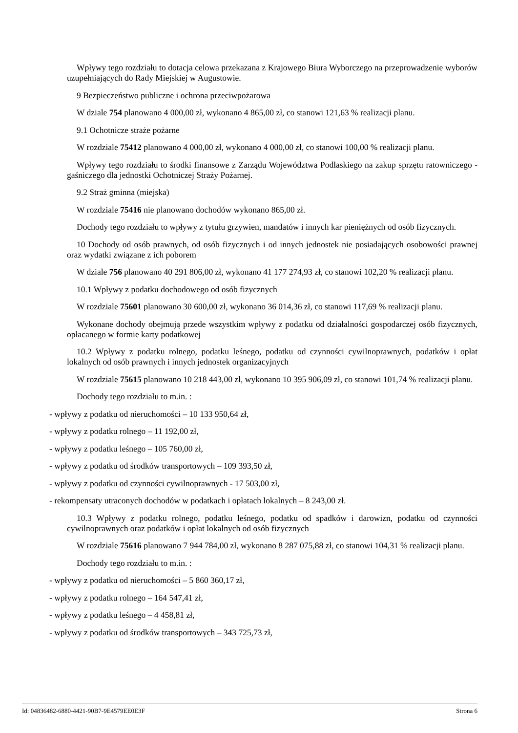Wpływy tego rozdziału to dotacja celowa przekazana z Krajowego Biura Wyborczego na przeprowadzenie wyborów uzupełniających do Rady Miejskiej w Augustowie.
9 Bezpieczeństwo publiczne i ochrona przeciwpożarowa
W dziale 754 planowano 4 000,00 zł, wykonano 4 865,00 zł, co stanowi 121,63 % realizacji planu.
9.1 Ochotnicze straże pożarne
W rozdziale 75412 planowano 4 000,00 zł, wykonano 4 000,00 zł, co stanowi 100,00 % realizacji planu.
Wpływy tego rozdziału to środki finansowe z Zarządu Województwa Podlaskiego na zakup sprzętu ratowniczego - gaśniczego dla jednostki Ochotniczej Straży Pożarnej.
9.2 Straż gminna (miejska)
W rozdziale 75416 nie planowano dochodów wykonano 865,00 zł.
Dochody tego rozdziału to wpływy z tytułu grzywien, mandatów i innych kar pieniężnych od osób fizycznych.
10 Dochody od osób prawnych, od osób fizycznych i od innych jednostek nie posiadających osobowości prawnej oraz wydatki związane z ich poborem
W dziale 756 planowano 40 291 806,00 zł, wykonano 41 177 274,93 zł, co stanowi 102,20 % realizacji planu.
10.1 Wpływy z podatku dochodowego od osób fizycznych
W rozdziale 75601 planowano 30 600,00 zł, wykonano 36 014,36 zł, co stanowi 117,69 % realizacji planu.
Wykonane dochody obejmują przede wszystkim wpływy z podatku od działalności gospodarczej osób fizycznych, opłacanego w formie karty podatkowej
10.2 Wpływy z podatku rolnego, podatku leśnego, podatku od czynności cywilnoprawnych, podatków i opłat lokalnych od osób prawnych i innych jednostek organizacyjnych
W rozdziale 75615 planowano 10 218 443,00 zł, wykonano 10 395 906,09 zł, co stanowi 101,74 % realizacji planu.
Dochody tego rozdziału to m.in. :
- wpływy z podatku od nieruchomości – 10 133 950,64 zł,
- wpływy z podatku rolnego – 11 192,00 zł,
- wpływy z podatku leśnego – 105 760,00 zł,
- wpływy z podatku od środków transportowych – 109 393,50 zł,
- wpływy z podatku od czynności cywilnoprawnych - 17 503,00 zł,
- rekompensaty utraconych dochodów w podatkach i opłatach lokalnych – 8 243,00 zł.
10.3 Wpływy z podatku rolnego, podatku leśnego, podatku od spadków i darowizn, podatku od czynności cywilnoprawnych oraz podatków i opłat lokalnych od osób fizycznych
W rozdziale 75616 planowano 7 944 784,00 zł, wykonano 8 287 075,88 zł, co stanowi 104,31 % realizacji planu.
Dochody tego rozdziału to m.in. :
- wpływy z podatku od nieruchomości – 5 860 360,17 zł,
- wpływy z podatku rolnego – 164 547,41 zł,
- wpływy z podatku leśnego – 4 458,81 zł,
- wpływy z podatku od środków transportowych – 343 725,73 zł,
Id: 04836482-6880-4421-90B7-9E4579EE0E3F Strona 6